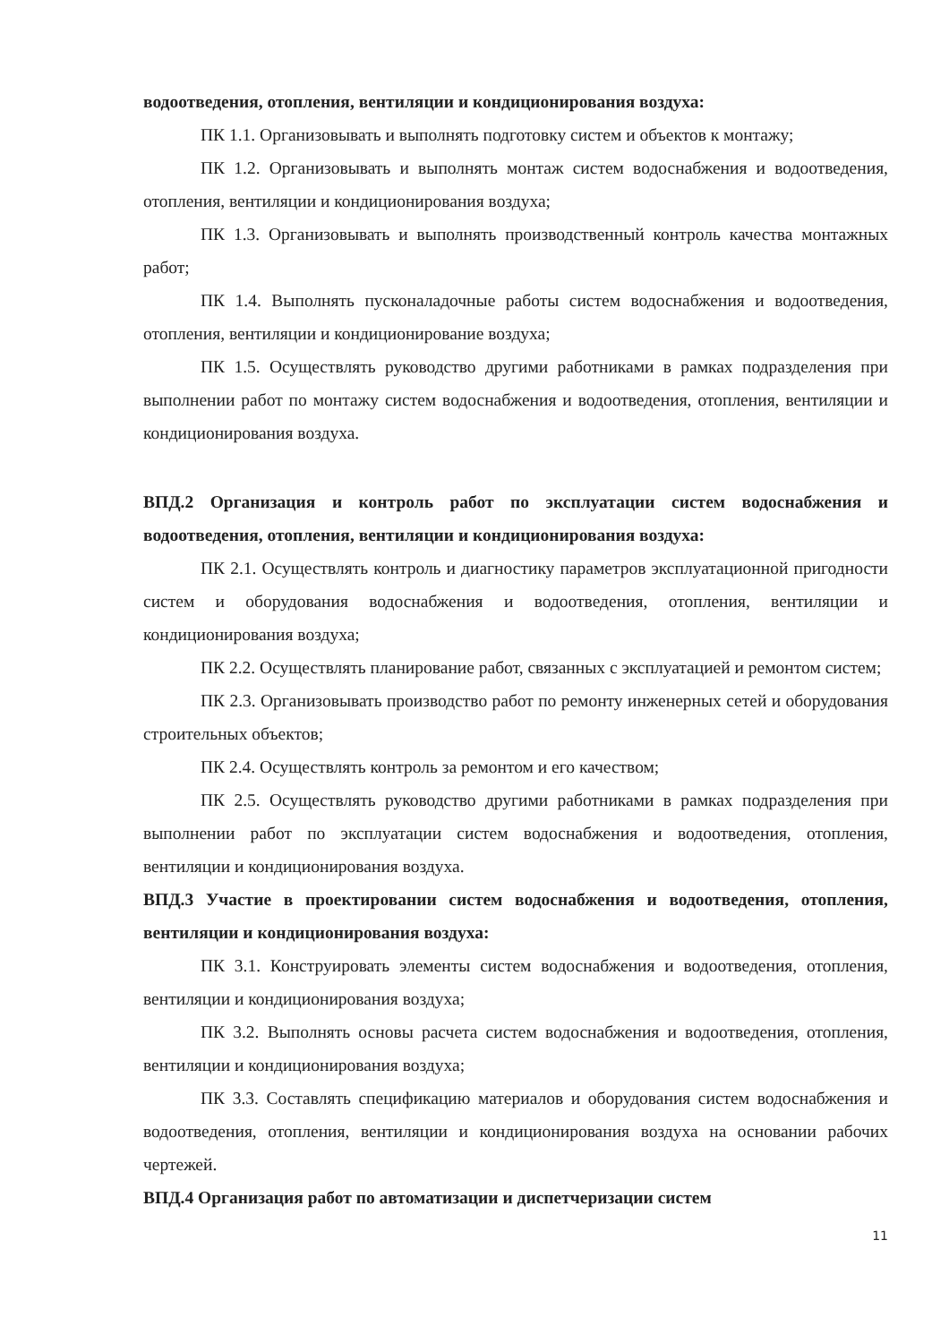водоотведения, отопления, вентиляции и кондиционирования воздуха:
ПК 1.1. Организовывать и выполнять подготовку систем и объектов к монтажу;
ПК 1.2. Организовывать и выполнять монтаж систем водоснабжения и водоотведения, отопления, вентиляции и кондиционирования воздуха;
ПК 1.3. Организовывать и выполнять производственный контроль качества монтажных работ;
ПК 1.4. Выполнять пусконаладочные работы систем водоснабжения и водоотведения, отопления, вентиляции и кондиционирование воздуха;
ПК 1.5. Осуществлять руководство другими работниками в рамках подразделения при выполнении работ по монтажу систем водоснабжения и водоотведения, отопления, вентиляции и кондиционирования воздуха.
ВПД.2 Организация и контроль работ по эксплуатации систем водоснабжения и водоотведения, отопления, вентиляции и кондиционирования воздуха:
ПК 2.1. Осуществлять контроль и диагностику параметров эксплуатационной пригодности систем и оборудования водоснабжения и водоотведения, отопления, вентиляции и кондиционирования воздуха;
ПК 2.2. Осуществлять планирование работ, связанных с эксплуатацией и ремонтом систем;
ПК 2.3. Организовывать производство работ по ремонту инженерных сетей и оборудования строительных объектов;
ПК 2.4. Осуществлять контроль за ремонтом и его качеством;
ПК 2.5. Осуществлять руководство другими работниками в рамках подразделения при выполнении работ по эксплуатации систем водоснабжения и водоотведения, отопления, вентиляции и кондиционирования воздуха.
ВПД.3 Участие в проектировании систем водоснабжения и водоотведения, отопления, вентиляции и кондиционирования воздуха:
ПК 3.1. Конструировать элементы систем водоснабжения и водоотведения, отопления, вентиляции и кондиционирования воздуха;
ПК 3.2. Выполнять основы расчета систем водоснабжения и водоотведения, отопления, вентиляции и кондиционирования воздуха;
ПК 3.3. Составлять спецификацию материалов и оборудования систем водоснабжения и водоотведения, отопления, вентиляции и кондиционирования воздуха на основании рабочих чертежей.
ВПД.4 Организация работ по автоматизации и диспетчеризации систем
11